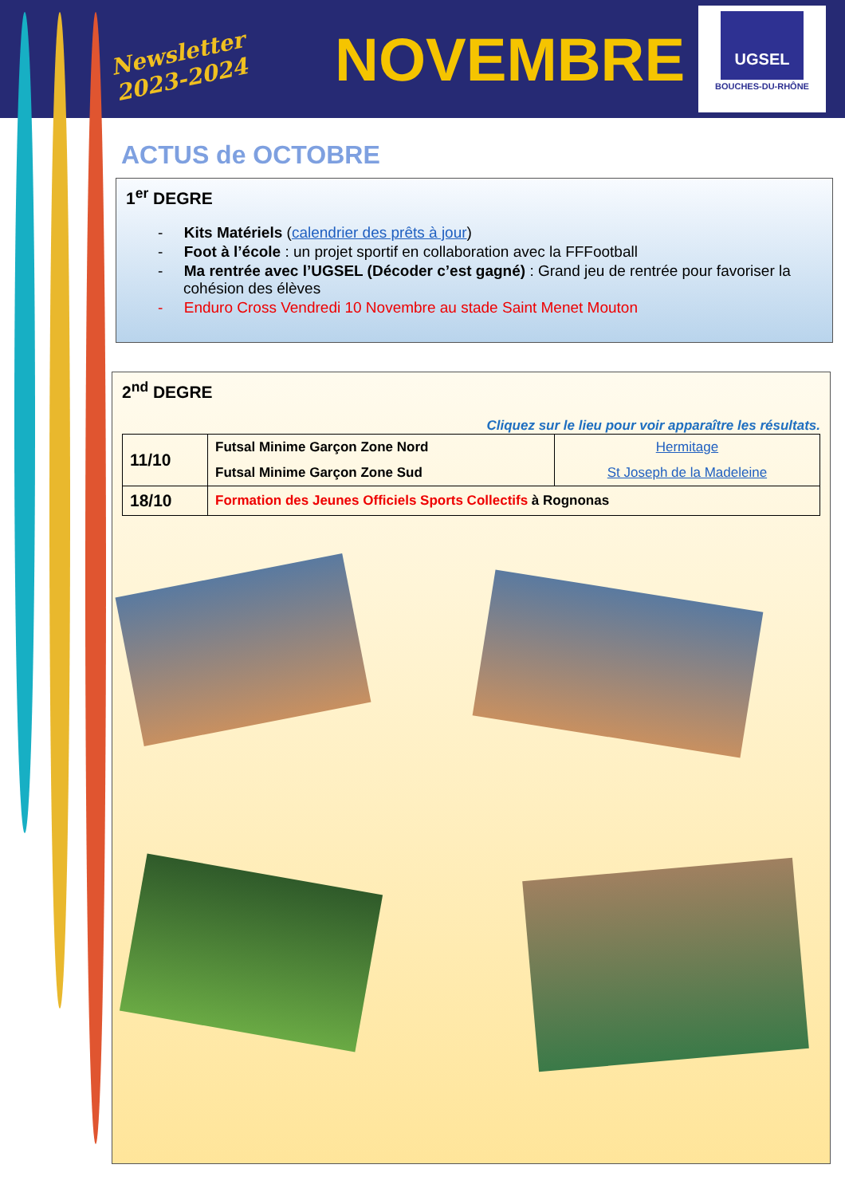Newsletter 2023-2024
NOVEMBRE
UGSEL
BOUCHES-DU-RHÔNE
ACTUS de OCTOBRE
1<sup>er</sup> DEGRE
- Kits Matériels (calendrier des prêts à jour)
- Foot à l’école : un projet sportif en collaboration avec la FFFootball
- Ma rentrée avec l’UGSEL (Décoder c’est gagné) : Grand jeu de rentrée pour favoriser la cohésion des élèves
- Enduro Cross Vendredi 10 Novembre au stade Saint Menet Mouton
2<sup>nd</sup> DEGRE
Cliquez sur le lieu pour voir apparaître les résultats.
| 11/10 | Futsal Minime Garçon Zone Nord | Hermitage |
| | Futsal Minime Garçon Zone Sud | St Joseph de la Madeleine |
| 18/10 | Formation des Jeunes Officiels Sports Collectifs à Rognonas | |